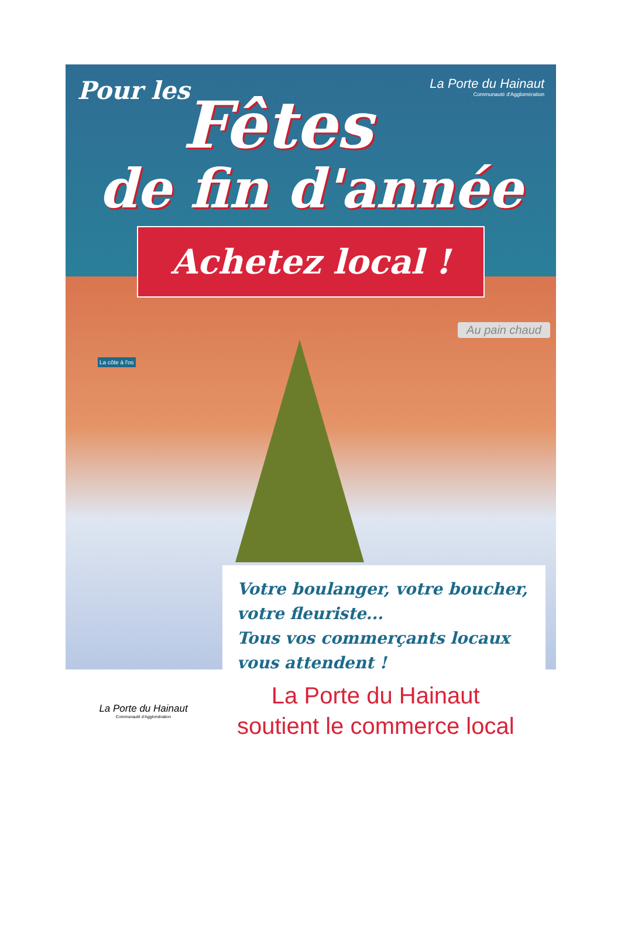Pour les
La Porte du Hainaut
Communauté d'Agglomération
Fêtes
de fin d'année
Achetez local !
Au pain chaud
La côte à l'os
Votre boulanger, votre boucher,
votre fleuriste...
Tous vos commerçants locaux
vous attendent !
La Porte du Hainaut
Communauté d'Agglomération
La Porte du Hainaut
soutient le commerce local